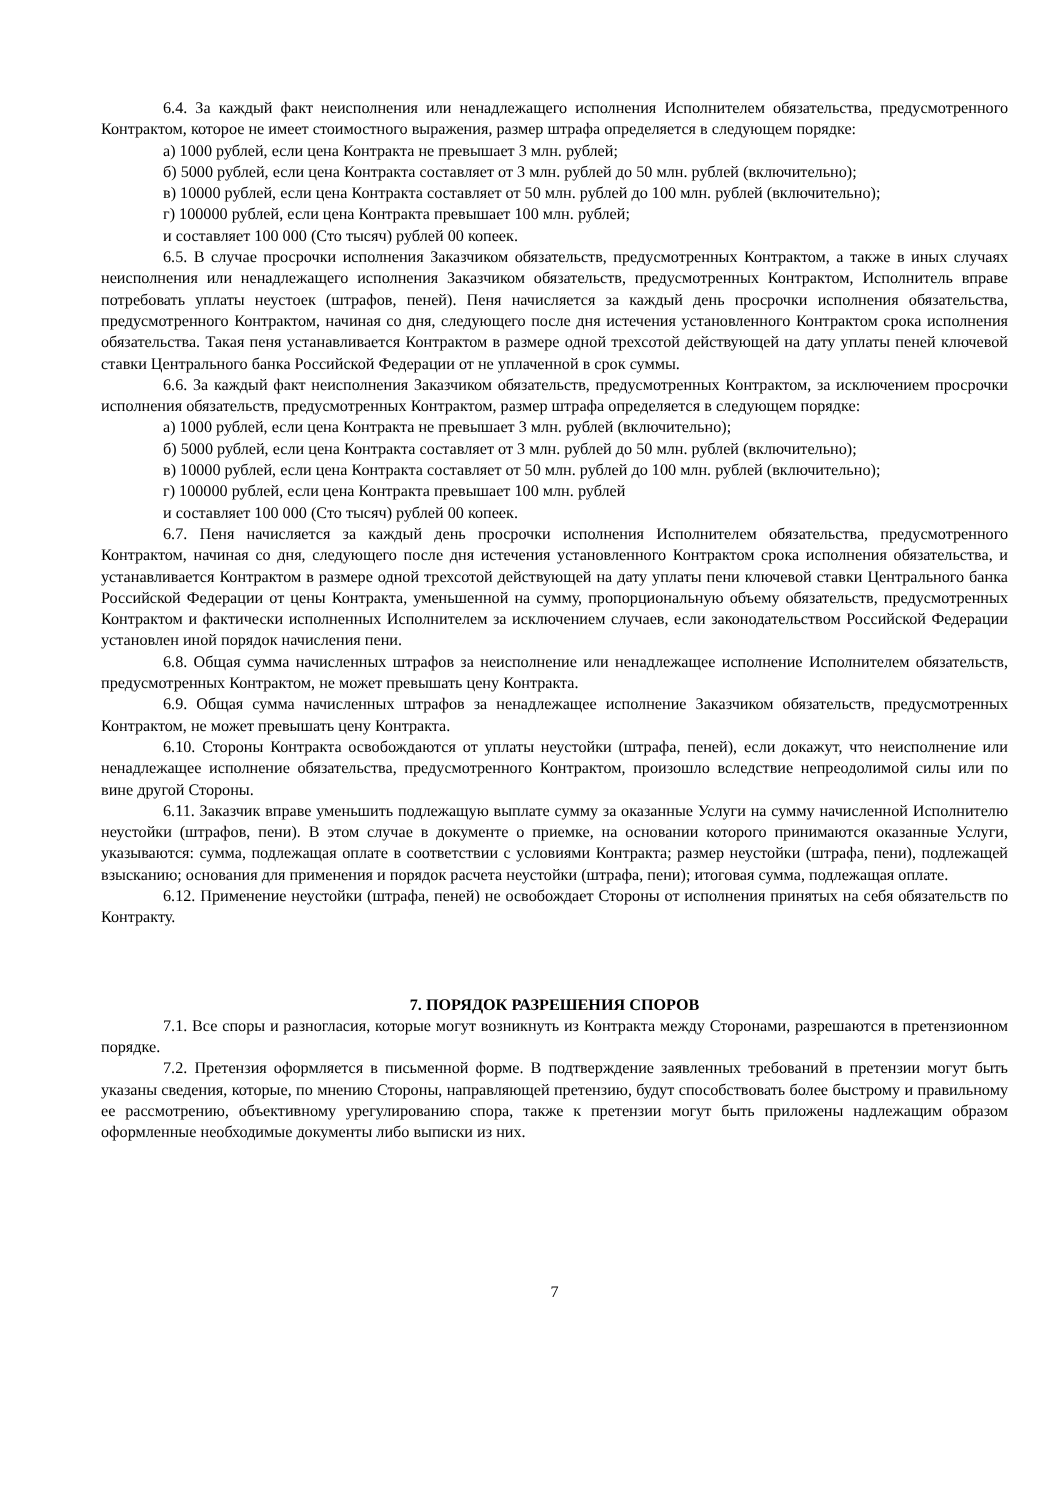6.4. За каждый факт неисполнения или ненадлежащего исполнения Исполнителем обязательства, предусмотренного Контрактом, которое не имеет стоимостного выражения, размер штрафа определяется в следующем порядке:
а) 1000 рублей, если цена Контракта не превышает 3 млн. рублей;
б) 5000 рублей, если цена Контракта составляет от 3 млн. рублей до 50 млн. рублей (включительно);
в) 10000 рублей, если цена Контракта составляет от 50 млн. рублей до 100 млн. рублей (включительно);
г) 100000 рублей, если цена Контракта превышает 100 млн. рублей;
и составляет 100 000 (Сто тысяч) рублей 00 копеек.
6.5. В случае просрочки исполнения Заказчиком обязательств, предусмотренных Контрактом, а также в иных случаях неисполнения или ненадлежащего исполнения Заказчиком обязательств, предусмотренных Контрактом, Исполнитель вправе потребовать уплаты неустоек (штрафов, пеней). Пеня начисляется за каждый день просрочки исполнения обязательства, предусмотренного Контрактом, начиная со дня, следующего после дня истечения установленного Контрактом срока исполнения обязательства. Такая пеня устанавливается Контрактом в размере одной трехсотой действующей на дату уплаты пеней ключевой ставки Центрального банка Российской Федерации от не уплаченной в срок суммы.
6.6. За каждый факт неисполнения Заказчиком обязательств, предусмотренных Контрактом, за исключением просрочки исполнения обязательств, предусмотренных Контрактом, размер штрафа определяется в следующем порядке:
а) 1000 рублей, если цена Контракта не превышает 3 млн. рублей (включительно);
б) 5000 рублей, если цена Контракта составляет от 3 млн. рублей до 50 млн. рублей (включительно);
в) 10000 рублей, если цена Контракта составляет от 50 млн. рублей до 100 млн. рублей (включительно);
г) 100000 рублей, если цена Контракта превышает 100 млн. рублей
и составляет 100 000 (Сто тысяч) рублей 00 копеек.
6.7. Пеня начисляется за каждый день просрочки исполнения Исполнителем обязательства, предусмотренного Контрактом, начиная со дня, следующего после дня истечения установленного Контрактом срока исполнения обязательства, и устанавливается Контрактом в размере одной трехсотой действующей на дату уплаты пени ключевой ставки Центрального банка Российской Федерации от цены Контракта, уменьшенной на сумму, пропорциональную объему обязательств, предусмотренных Контрактом и фактически исполненных Исполнителем за исключением случаев, если законодательством Российской Федерации установлен иной порядок начисления пени.
6.8. Общая сумма начисленных штрафов за неисполнение или ненадлежащее исполнение Исполнителем обязательств, предусмотренных Контрактом, не может превышать цену Контракта.
6.9. Общая сумма начисленных штрафов за ненадлежащее исполнение Заказчиком обязательств, предусмотренных Контрактом, не может превышать цену Контракта.
6.10. Стороны Контракта освобождаются от уплаты неустойки (штрафа, пеней), если докажут, что неисполнение или ненадлежащее исполнение обязательства, предусмотренного Контрактом, произошло вследствие непреодолимой силы или по вине другой Стороны.
6.11. Заказчик вправе уменьшить подлежащую выплате сумму за оказанные Услуги на сумму начисленной Исполнителю неустойки (штрафов, пени). В этом случае в документе о приемке, на основании которого принимаются оказанные Услуги, указываются: сумма, подлежащая оплате в соответствии с условиями Контракта; размер неустойки (штрафа, пени), подлежащей взысканию; основания для применения и порядок расчета неустойки (штрафа, пени); итоговая сумма, подлежащая оплате.
6.12. Применение неустойки (штрафа, пеней) не освобождает Стороны от исполнения принятых на себя обязательств по Контракту.
7. ПОРЯДОК РАЗРЕШЕНИЯ СПОРОВ
7.1. Все споры и разногласия, которые могут возникнуть из Контракта между Сторонами, разрешаются в претензионном порядке.
7.2. Претензия оформляется в письменной форме. В подтверждение заявленных требований в претензии могут быть указаны сведения, которые, по мнению Стороны, направляющей претензию, будут способствовать более быстрому и правильному ее рассмотрению, объективному урегулированию спора, также к претензии могут быть приложены надлежащим образом оформленные необходимые документы либо выписки из них.
7